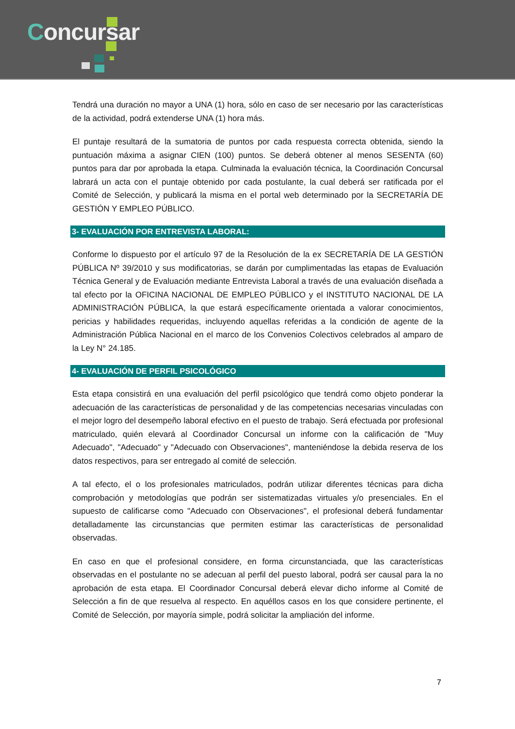Concursar
Tendrá una duración no mayor a UNA (1) hora, sólo en caso de ser necesario por las características de la actividad, podrá extenderse UNA (1) hora más.
El puntaje resultará de la sumatoria de puntos por cada respuesta correcta obtenida, siendo la puntuación máxima a asignar CIEN (100) puntos. Se deberá obtener al menos SESENTA (60) puntos para dar por aprobada la etapa. Culminada la evaluación técnica, la Coordinación Concursal labrará un acta con el puntaje obtenido por cada postulante, la cual deberá ser ratificada por el Comité de Selección, y publicará la misma en el portal web determinado por la SECRETARÍA DE GESTIÓN Y EMPLEO PÚBLICO.
3- EVALUACIÓN POR ENTREVISTA LABORAL:
Conforme lo dispuesto por el artículo 97 de la Resolución de la ex SECRETARÍA DE LA GESTIÓN PÚBLICA Nº 39/2010 y sus modificatorias, se darán por cumplimentadas las etapas de Evaluación Técnica General y de Evaluación mediante Entrevista Laboral a través de una evaluación diseñada a tal efecto por la OFICINA NACIONAL DE EMPLEO PÚBLICO y el INSTITUTO NACIONAL DE LA ADMINISTRACIÓN PÚBLICA, la que estará específicamente orientada a valorar conocimientos, pericias y habilidades requeridas, incluyendo aquellas referidas a la condición de agente de la Administración Pública Nacional en el marco de los Convenios Colectivos celebrados al amparo de la Ley N° 24.185.
4- EVALUACIÓN DE PERFIL PSICOLÓGICO
Esta etapa consistirá en una evaluación del perfil psicológico que tendrá como objeto ponderar la adecuación de las características de personalidad y de las competencias necesarias vinculadas con el mejor logro del desempeño laboral efectivo en el puesto de trabajo. Será efectuada por profesional matriculado, quién elevará al Coordinador Concursal un informe con la calificación de "Muy Adecuado", "Adecuado" y "Adecuado con Observaciones", manteniéndose la debida reserva de los datos respectivos, para ser entregado al comité de selección.
A tal efecto, el o los profesionales matriculados, podrán utilizar diferentes técnicas para dicha comprobación y metodologías que podrán ser sistematizadas virtuales y/o presenciales. En el supuesto de calificarse como "Adecuado con Observaciones", el profesional deberá fundamentar detalladamente las circunstancias que permiten estimar las características de personalidad observadas.
En caso en que el profesional considere, en forma circunstanciada, que las características observadas en el postulante no se adecuan al perfil del puesto laboral, podrá ser causal para la no aprobación de esta etapa. El Coordinador Concursal deberá elevar dicho informe al Comité de Selección a fin de que resuelva al respecto. En aquéllos casos en los que considere pertinente, el Comité de Selección, por mayoría simple, podrá solicitar la ampliación del informe.
7